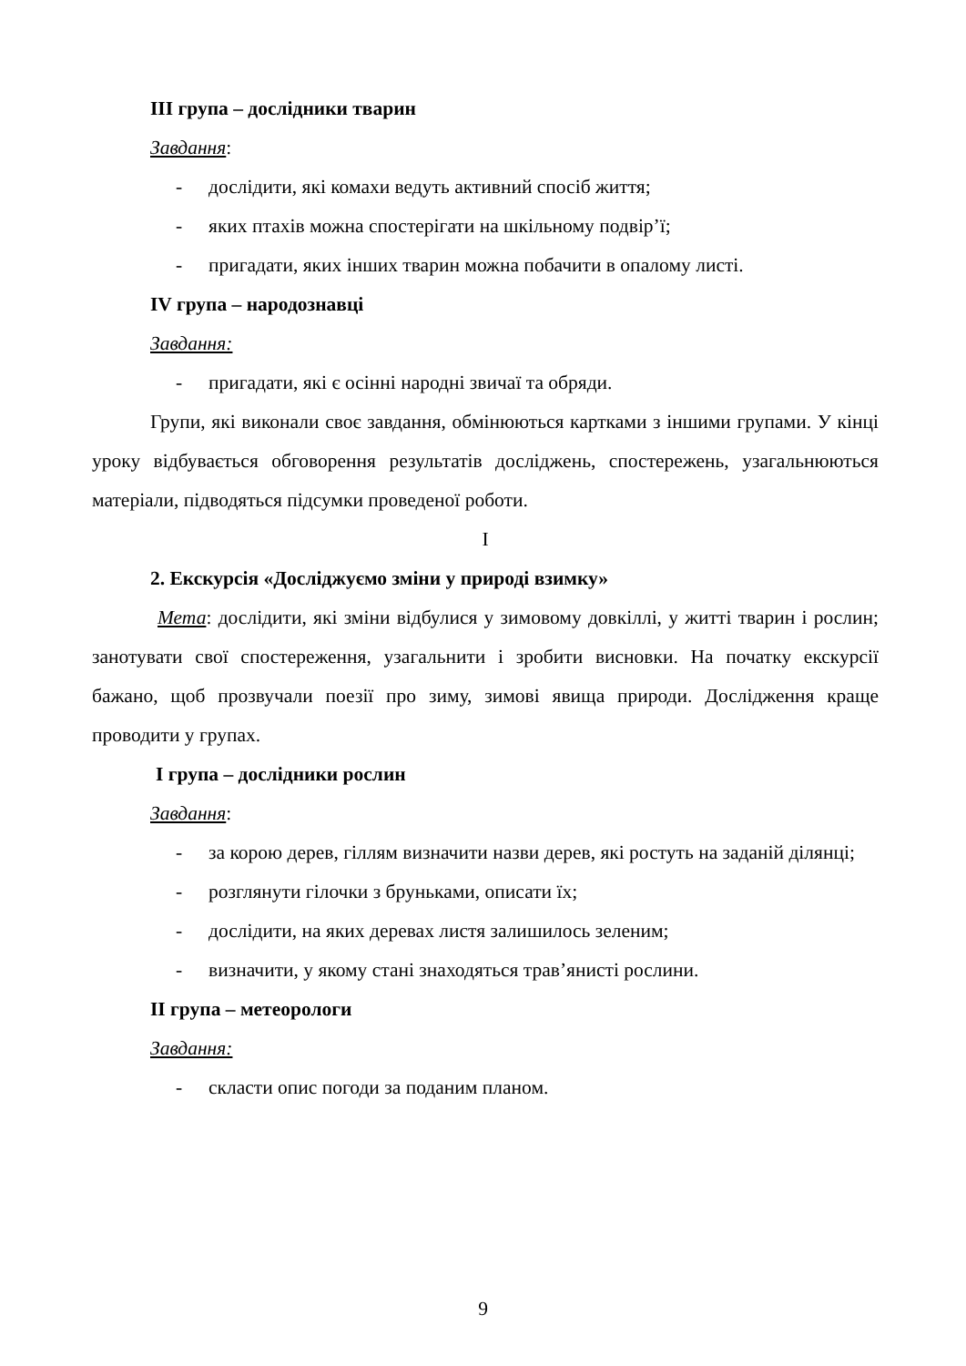ІІІ група – дослідники тварин
Завдання:
- дослідити, які комахи ведуть активний спосіб життя;
- яких птахів можна спостерігати на шкільному подвір’ї;
- пригадати, яких інших тварин можна побачити в опалому листі.
IV група – народознавці
Завдання:
- пригадати, які є осінні народні звичаї та обряди.
Групи, які виконали своє завдання, обмінюються картками з іншими групами. У кінці уроку відбувається обговорення результатів досліджень, спостережень, узагальнюються матеріали, підводяться підсумки проведеної роботи.
І
2. Екскурсія «Досліджуємо зміни у природі взимку»
Мета: дослідити, які зміни відбулися у зимовому довкіллі, у житті тварин і рослин; занотувати свої спостереження, узагальнити і зробити висновки. На початку екскурсії бажано, щоб прозвучали поезії про зиму, зимові явища природи. Дослідження краще проводити у групах.
І група – дослідники рослин
Завдання:
- за корою дерев, гіллям визначити назви дерев, які ростуть на заданій ділянці;
- розглянути гілочки з бруньками, описати їх;
- дослідити, на яких деревах листя залишилось зеленим;
- визначити, у якому стані знаходяться трав’янисті рослини.
ІІ група – метеорологи
Завдання:
- скласти опис погоди за поданим планом.
9